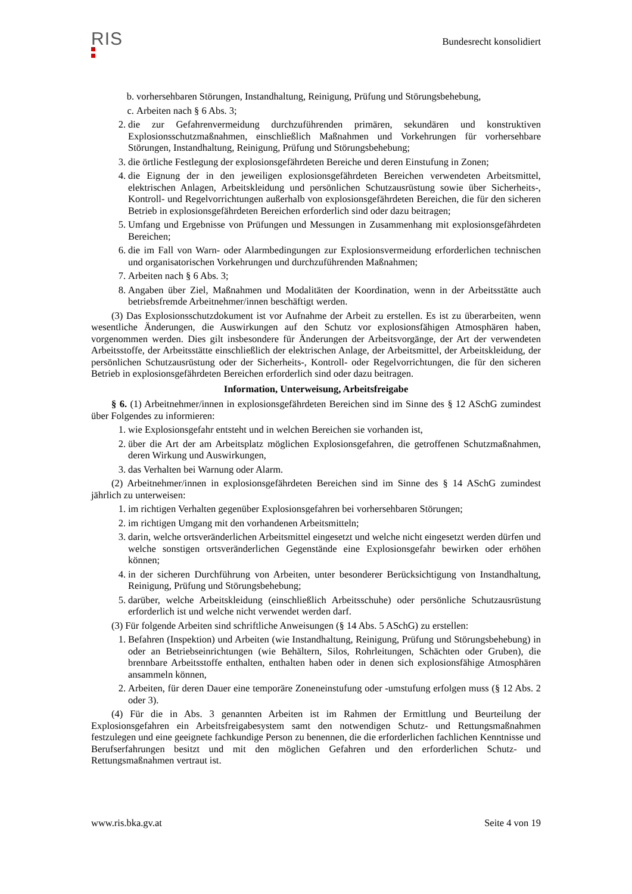RIS
Bundesrecht konsolidiert
b. vorhersehbaren Störungen, Instandhaltung, Reinigung, Prüfung und Störungsbehebung,
c. Arbeiten nach § 6 Abs. 3;
2. die zur Gefahrenvermeidung durchzuführenden primären, sekundären und konstruktiven Explosionsschutzmaßnahmen, einschließlich Maßnahmen und Vorkehrungen für vorhersehbare Störungen, Instandhaltung, Reinigung, Prüfung und Störungsbehebung;
3. die örtliche Festlegung der explosionsgefährdeten Bereiche und deren Einstufung in Zonen;
4. die Eignung der in den jeweiligen explosionsgefährdeten Bereichen verwendeten Arbeitsmittel, elektrischen Anlagen, Arbeitskleidung und persönlichen Schutzausrüstung sowie über Sicherheits-, Kontroll- und Regelvorrichtungen außerhalb von explosionsgefährdeten Bereichen, die für den sicheren Betrieb in explosionsgefährdeten Bereichen erforderlich sind oder dazu beitragen;
5. Umfang und Ergebnisse von Prüfungen und Messungen in Zusammenhang mit explosionsgefährdeten Bereichen;
6. die im Fall von Warn- oder Alarmbedingungen zur Explosionsvermeidung erforderlichen technischen und organisatorischen Vorkehrungen und durchzuführenden Maßnahmen;
7. Arbeiten nach § 6 Abs. 3;
8. Angaben über Ziel, Maßnahmen und Modalitäten der Koordination, wenn in der Arbeitsstätte auch betriebsfremde Arbeitnehmer/innen beschäftigt werden.
(3) Das Explosionsschutzdokument ist vor Aufnahme der Arbeit zu erstellen. Es ist zu überarbeiten, wenn wesentliche Änderungen, die Auswirkungen auf den Schutz vor explosionsfähigen Atmosphären haben, vorgenommen werden. Dies gilt insbesondere für Änderungen der Arbeitsvorgänge, der Art der verwendeten Arbeitsstoffe, der Arbeitsstätte einschließlich der elektrischen Anlage, der Arbeitsmittel, der Arbeitskleidung, der persönlichen Schutzausrüstung oder der Sicherheits-, Kontroll- oder Regelvorrichtungen, die für den sicheren Betrieb in explosionsgefährdeten Bereichen erforderlich sind oder dazu beitragen.
Information, Unterweisung, Arbeitsfreigabe
§ 6. (1) Arbeitnehmer/innen in explosionsgefährdeten Bereichen sind im Sinne des § 12 ASchG zumindest über Folgendes zu informieren:
1. wie Explosionsgefahr entsteht und in welchen Bereichen sie vorhanden ist,
2. über die Art der am Arbeitsplatz möglichen Explosionsgefahren, die getroffenen Schutzmaßnahmen, deren Wirkung und Auswirkungen,
3. das Verhalten bei Warnung oder Alarm.
(2) Arbeitnehmer/innen in explosionsgefährdeten Bereichen sind im Sinne des § 14 ASchG zumindest jährlich zu unterweisen:
1. im richtigen Verhalten gegenüber Explosionsgefahren bei vorhersehbaren Störungen;
2. im richtigen Umgang mit den vorhandenen Arbeitsmitteln;
3. darin, welche ortsveränderlichen Arbeitsmittel eingesetzt und welche nicht eingesetzt werden dürfen und welche sonstigen ortsveränderlichen Gegenstände eine Explosionsgefahr bewirken oder erhöhen können;
4. in der sicheren Durchführung von Arbeiten, unter besonderer Berücksichtigung von Instandhaltung, Reinigung, Prüfung und Störungsbehebung;
5. darüber, welche Arbeitskleidung (einschließlich Arbeitsschuhe) oder persönliche Schutzausrüstung erforderlich ist und welche nicht verwendet werden darf.
(3) Für folgende Arbeiten sind schriftliche Anweisungen (§ 14 Abs. 5 ASchG) zu erstellen:
1. Befahren (Inspektion) und Arbeiten (wie Instandhaltung, Reinigung, Prüfung und Störungsbehebung) in oder an Betriebseinrichtungen (wie Behältern, Silos, Rohrleitungen, Schächten oder Gruben), die brennbare Arbeitsstoffe enthalten, enthalten haben oder in denen sich explosionsfähige Atmosphären ansammeln können,
2. Arbeiten, für deren Dauer eine temporäre Zoneneinstufung oder -umstufung erfolgen muss (§ 12 Abs. 2 oder 3).
(4) Für die in Abs. 3 genannten Arbeiten ist im Rahmen der Ermittlung und Beurteilung der Explosionsgefahren ein Arbeitsfreigabesystem samt den notwendigen Schutz- und Rettungsmaßnahmen festzulegen und eine geeignete fachkundige Person zu benennen, die die erforderlichen fachlichen Kenntnisse und Berufserfahrungen besitzt und mit den möglichen Gefahren und den erforderlichen Schutz- und Rettungsmaßnahmen vertraut ist.
www.ris.bka.gv.at Seite 4 von 19